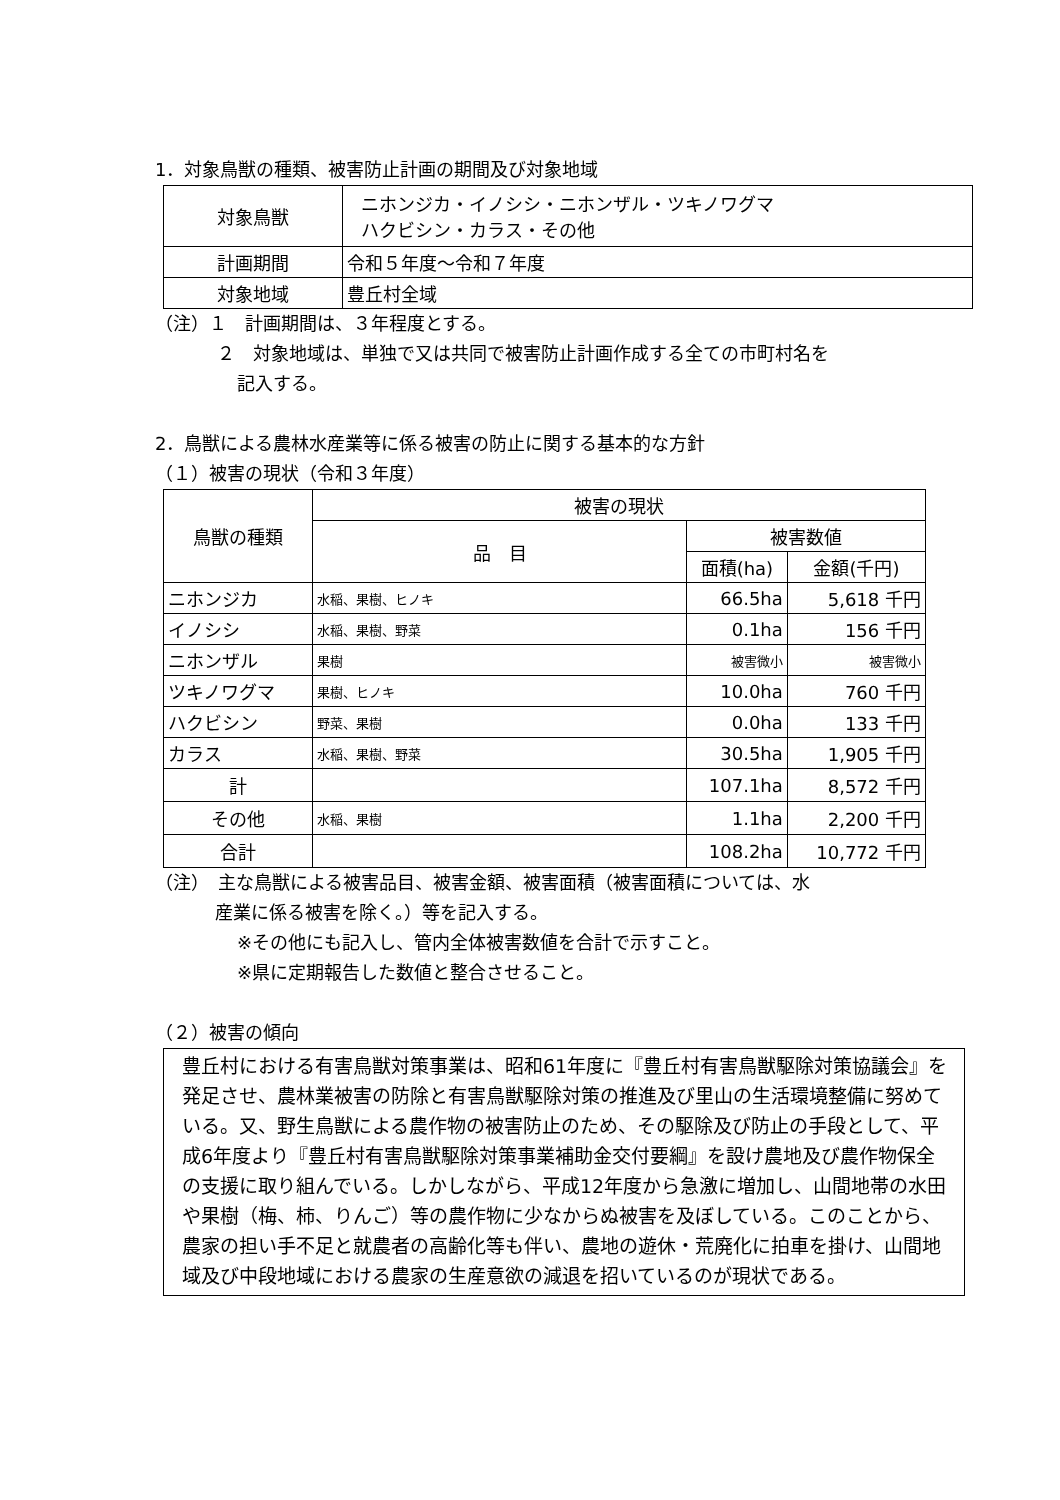1．対象鳥獣の種類、被害防止計画の期間及び対象地域
| 対象鳥獣 | ニホンジカ・イノシシ・ニホンザル・ツキノワグマ ハクビシン・カラス・その他 |
| 計画期間 | 令和５年度～令和７年度 |
| 対象地域 | 豊丘村全域 |
（注）１　計画期間は、３年程度とする。
２　対象地域は、単独で又は共同で被害防止計画作成する全ての市町村名を
記入する。
2．鳥獣による農林水産業等に係る被害の防止に関する基本的な方針
（１）被害の現状（令和３年度）
| 鳥獣の種類 | 被害の現状 | | |
| --- | --- | --- | --- |
| | 品 目 | 被害数値 | |
| | | 面積(ha) | 金額(千円) |
| ニホンジカ | 水稲、果樹、ヒノキ | 66.5ha | 5,618 千円 |
| イノシシ | 水稲、果樹、野菜 | 0.1ha | 156 千円 |
| ニホンザル | 果樹 | 被害微小 | 被害微小 |
| ツキノワグマ | 果樹、ヒノキ | 10.0ha | 760 千円 |
| ハクビシン | 野菜、果樹 | 0.0ha | 133 千円 |
| カラス | 水稲、果樹、野菜 | 30.5ha | 1,905 千円 |
| 計 | | 107.1ha | 8,572 千円 |
| その他 | 水稲、果樹 | 1.1ha | 2,200 千円 |
| 合計 | | 108.2ha | 10,772 千円 |
（注）　主な鳥獣による被害品目、被害金額、被害面積（被害面積については、水
産業に係る被害を除く。）等を記入する。
※その他にも記入し、管内全体被害数値を合計で示すこと。
※県に定期報告した数値と整合させること。
（２）被害の傾向
豊丘村における有害鳥獣対策事業は、昭和61年度に『豊丘村有害鳥獣駆除対策協議会』を発足させ、農林業被害の防除と有害鳥獣駆除対策の推進及び里山の生活環境整備に努めている。又、野生鳥獣による農作物の被害防止のため、その駆除及び防止の手段として、平成6年度より『豊丘村有害鳥獣駆除対策事業補助金交付要綱』を設け農地及び農作物保全の支援に取り組んでいる。しかしながら、平成12年度から急激に増加し、山間地帯の水田や果樹（梅、柿、りんご）等の農作物に少なからぬ被害を及ぼしている。このことから、農家の担い手不足と就農者の高齢化等も伴い、農地の遊休・荒廃化に拍車を掛け、山間地域及び中段地域における農家の生産意欲の減退を招いているのが現状である。